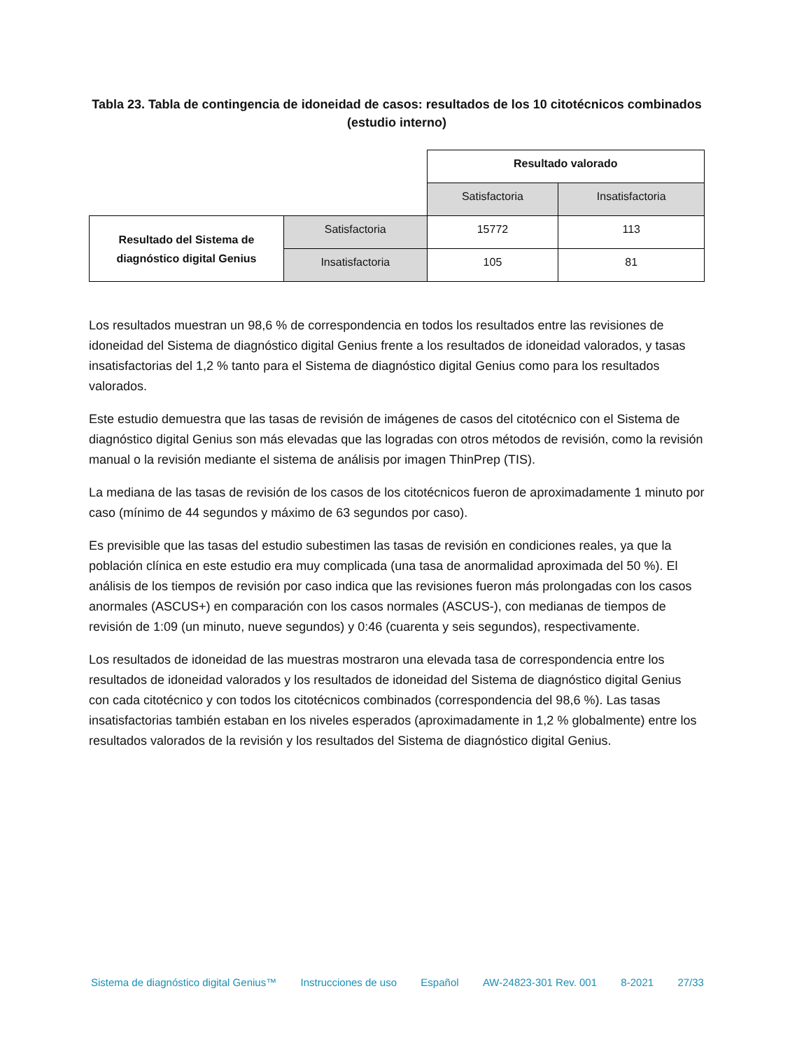Tabla 23. Tabla de contingencia de idoneidad de casos: resultados de los 10 citotécnicos combinados (estudio interno)
| | | Resultado valorado | |
| | | Satisfactoria | Insatisfactoria |
| Resultado del Sistema de diagnóstico digital Genius | Satisfactoria | 15772 | 113 |
| | Insatisfactoria | 105 | 81 |
Los resultados muestran un 98,6 % de correspondencia en todos los resultados entre las revisiones de idoneidad del Sistema de diagnóstico digital Genius frente a los resultados de idoneidad valorados, y tasas insatisfactorias del 1,2 % tanto para el Sistema de diagnóstico digital Genius como para los resultados valorados.
Este estudio demuestra que las tasas de revisión de imágenes de casos del citotécnico con el Sistema de diagnóstico digital Genius son más elevadas que las logradas con otros métodos de revisión, como la revisión manual o la revisión mediante el sistema de análisis por imagen ThinPrep (TIS).
La mediana de las tasas de revisión de los casos de los citotécnicos fueron de aproximadamente 1 minuto por caso (mínimo de 44 segundos y máximo de 63 segundos por caso).
Es previsible que las tasas del estudio subestimen las tasas de revisión en condiciones reales, ya que la población clínica en este estudio era muy complicada (una tasa de anormalidad aproximada del 50 %). El análisis de los tiempos de revisión por caso indica que las revisiones fueron más prolongadas con los casos anormales (ASCUS+) en comparación con los casos normales (ASCUS-), con medianas de tiempos de revisión de 1:09 (un minuto, nueve segundos) y 0:46 (cuarenta y seis segundos), respectivamente.
Los resultados de idoneidad de las muestras mostraron una elevada tasa de correspondencia entre los resultados de idoneidad valorados y los resultados de idoneidad del Sistema de diagnóstico digital Genius con cada citotécnico y con todos los citotécnicos combinados (correspondencia del 98,6 %). Las tasas insatisfactorias también estaban en los niveles esperados (aproximadamente in 1,2 % globalmente) entre los resultados valorados de la revisión y los resultados del Sistema de diagnóstico digital Genius.
Sistema de diagnóstico digital Genius™ Instrucciones de uso Español AW-24823-301 Rev. 001 8-2021 27/33